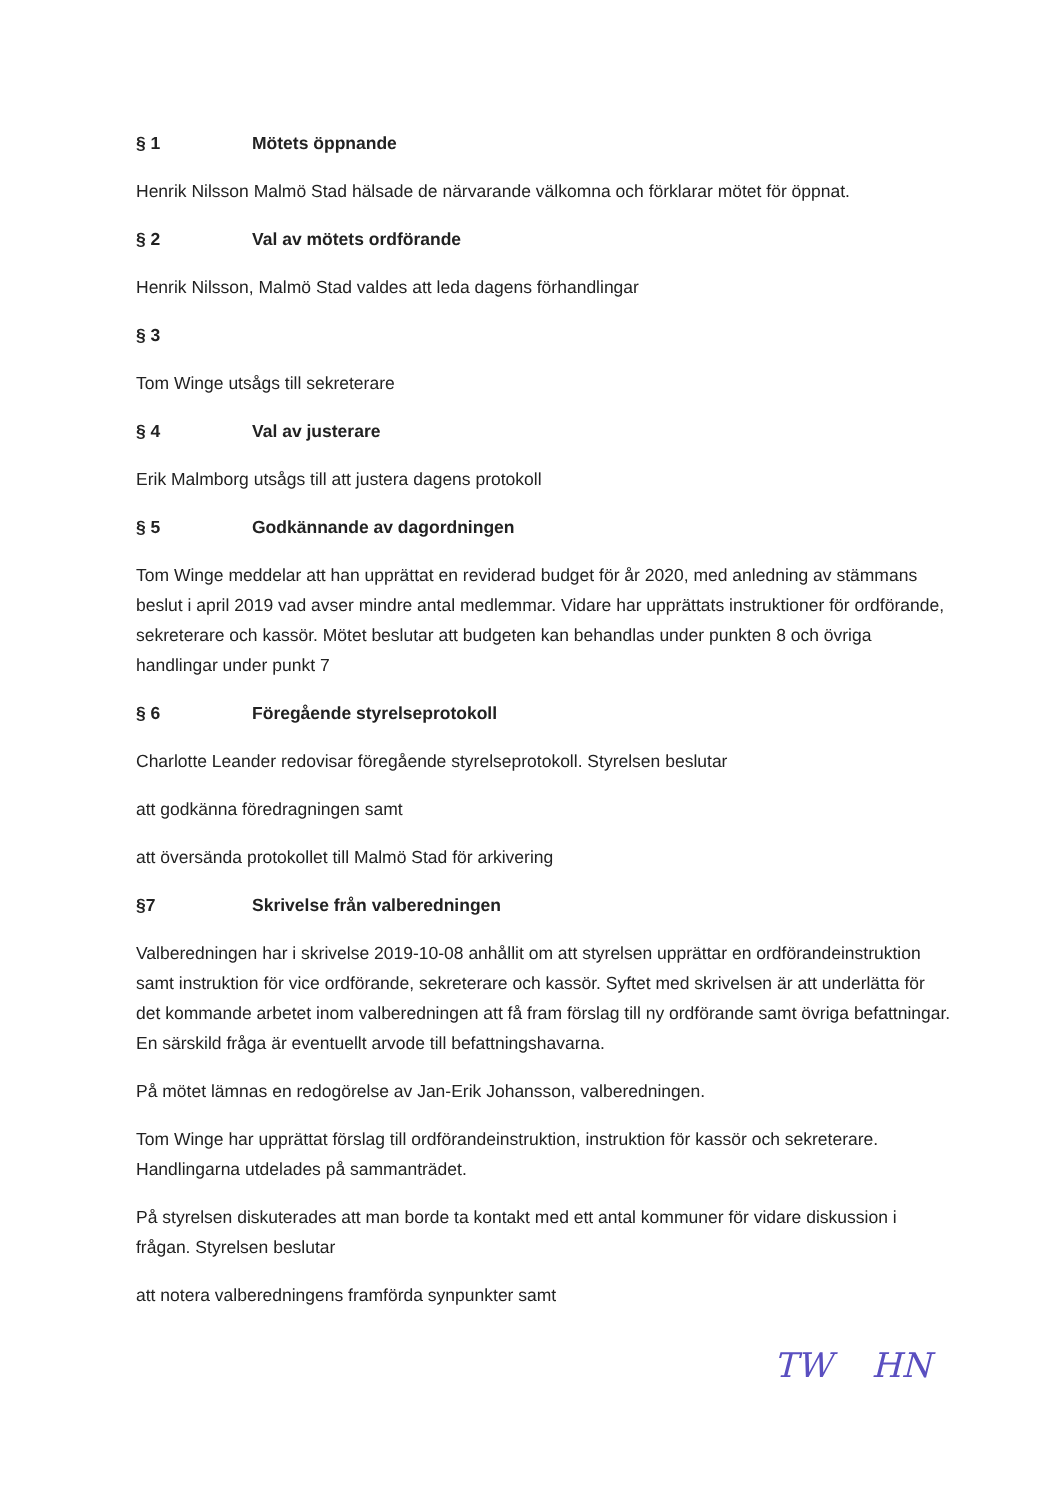§ 1 Mötets öppnande
Henrik Nilsson Malmö Stad hälsade de närvarande välkomna och förklarar mötet för öppnat.
§ 2 Val av mötets ordförande
Henrik Nilsson, Malmö Stad valdes att leda dagens förhandlingar
§ 3
Tom Winge utsågs till sekreterare
§ 4 Val av justerare
Erik Malmborg utsågs till att justera dagens protokoll
§ 5 Godkännande av dagordningen
Tom Winge meddelar att han upprättat en reviderad budget för år 2020, med anledning av stämmans beslut i april 2019 vad avser mindre antal medlemmar. Vidare har upprättats instruktioner för ordförande, sekreterare och kassör. Mötet beslutar att budgeten kan behandlas under punkten 8 och övriga handlingar under punkt 7
§ 6 Föregående styrelseprotokoll
Charlotte Leander redovisar föregående styrelseprotokoll. Styrelsen beslutar
att godkänna föredragningen samt
att översända protokollet till Malmö Stad för arkivering
§7 Skrivelse från valberedningen
Valberedningen har i skrivelse 2019-10-08 anhållit om att styrelsen upprättar en ordförandeinstruktion samt instruktion för vice ordförande, sekreterare och kassör. Syftet med skrivelsen är att underlätta för det kommande arbetet inom valberedningen att få fram förslag till ny ordförande samt övriga befattningar. En särskild fråga är eventuellt arvode till befattningshavarna.
På mötet lämnas en redogörelse av Jan-Erik Johansson, valberedningen.
Tom Winge har upprättat förslag till ordförandeinstruktion, instruktion för kassör och sekreterare. Handlingarna utdelades på sammanträdet.
På styrelsen diskuterades att man borde ta kontakt med ett antal kommuner för vidare diskussion i frågan. Styrelsen beslutar
att notera valberedningens framförda synpunkter samt
TW HN